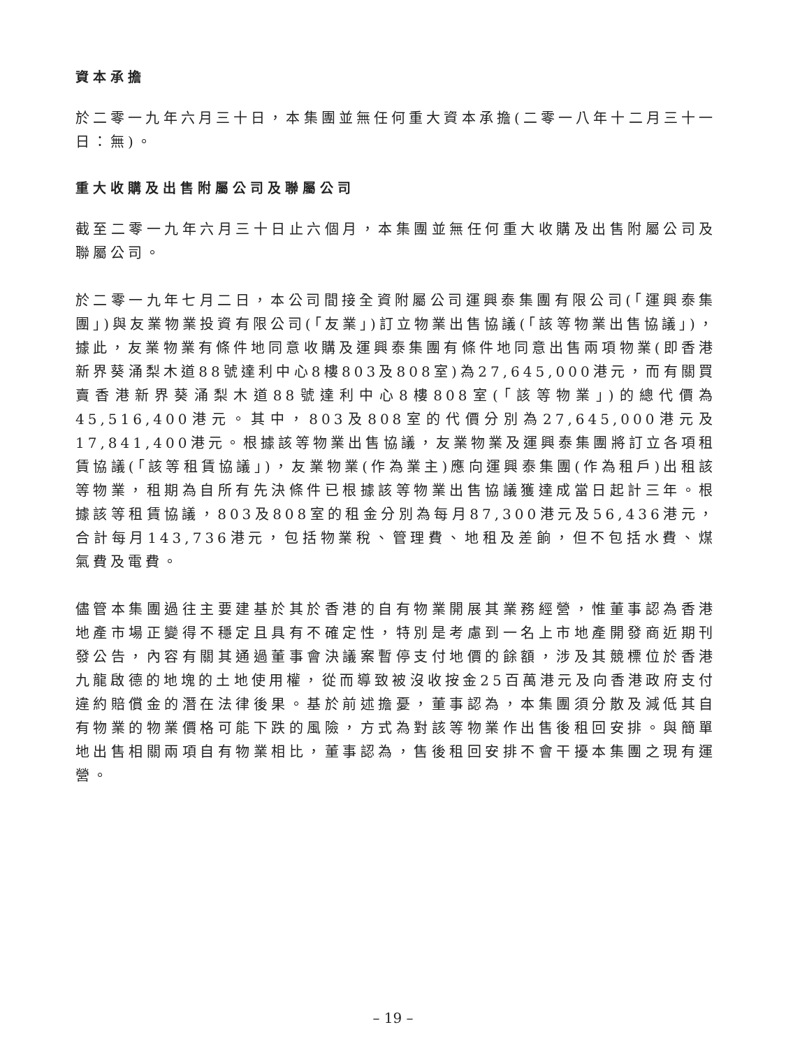資本承擔
於二零一九年六月三十日，本集團並無任何重大資本承擔(二零一八年十二月三十一日：無)。
重大收購及出售附屬公司及聯屬公司
截至二零一九年六月三十日止六個月，本集團並無任何重大收購及出售附屬公司及聯屬公司。
於二零一九年七月二日，本公司間接全資附屬公司運興泰集團有限公司(「運興泰集團」)與友業物業投資有限公司(「友業」)訂立物業出售協議(「該等物業出售協議」)，據此，友業物業有條件地同意收購及運興泰集團有條件地同意出售兩項物業(即香港新界葵涌梨木道88號達利中心8樓803及808室)為27,645,000港元，而有關買賣香港新界葵涌梨木道88號達利中心8樓808室(「該等物業」)的總代價為45,516,400港元。其中，803及808室的代價分別為27,645,000港元及17,841,400港元。根據該等物業出售協議，友業物業及運興泰集團將訂立各項租賃協議(「該等租賃協議」)，友業物業(作為業主)應向運興泰集團(作為租戶)出租該等物業，租期為自所有先決條件已根據該等物業出售協議獲達成當日起計三年。根據該等租賃協議，803及808室的租金分別為每月87,300港元及56,436港元，合計每月143,736港元，包括物業稅、管理費、地租及差餉，但不包括水費、煤氣費及電費。
儘管本集團過往主要建基於其於香港的自有物業開展其業務經營，惟董事認為香港地產市場正變得不穩定且具有不確定性，特別是考慮到一名上市地產開發商近期刊發公告，內容有關其通過董事會決議案暫停支付地價的餘額，涉及其競標位於香港九龍啟德的地塊的土地使用權，從而導致被沒收按金25百萬港元及向香港政府支付違約賠償金的潛在法律後果。基於前述擔憂，董事認為，本集團須分散及減低其自有物業的物業價格可能下跌的風險，方式為對該等物業作出售後租回安排。與簡單地出售相關兩項自有物業相比，董事認為，售後租回安排不會干擾本集團之現有運營。
– 19 –